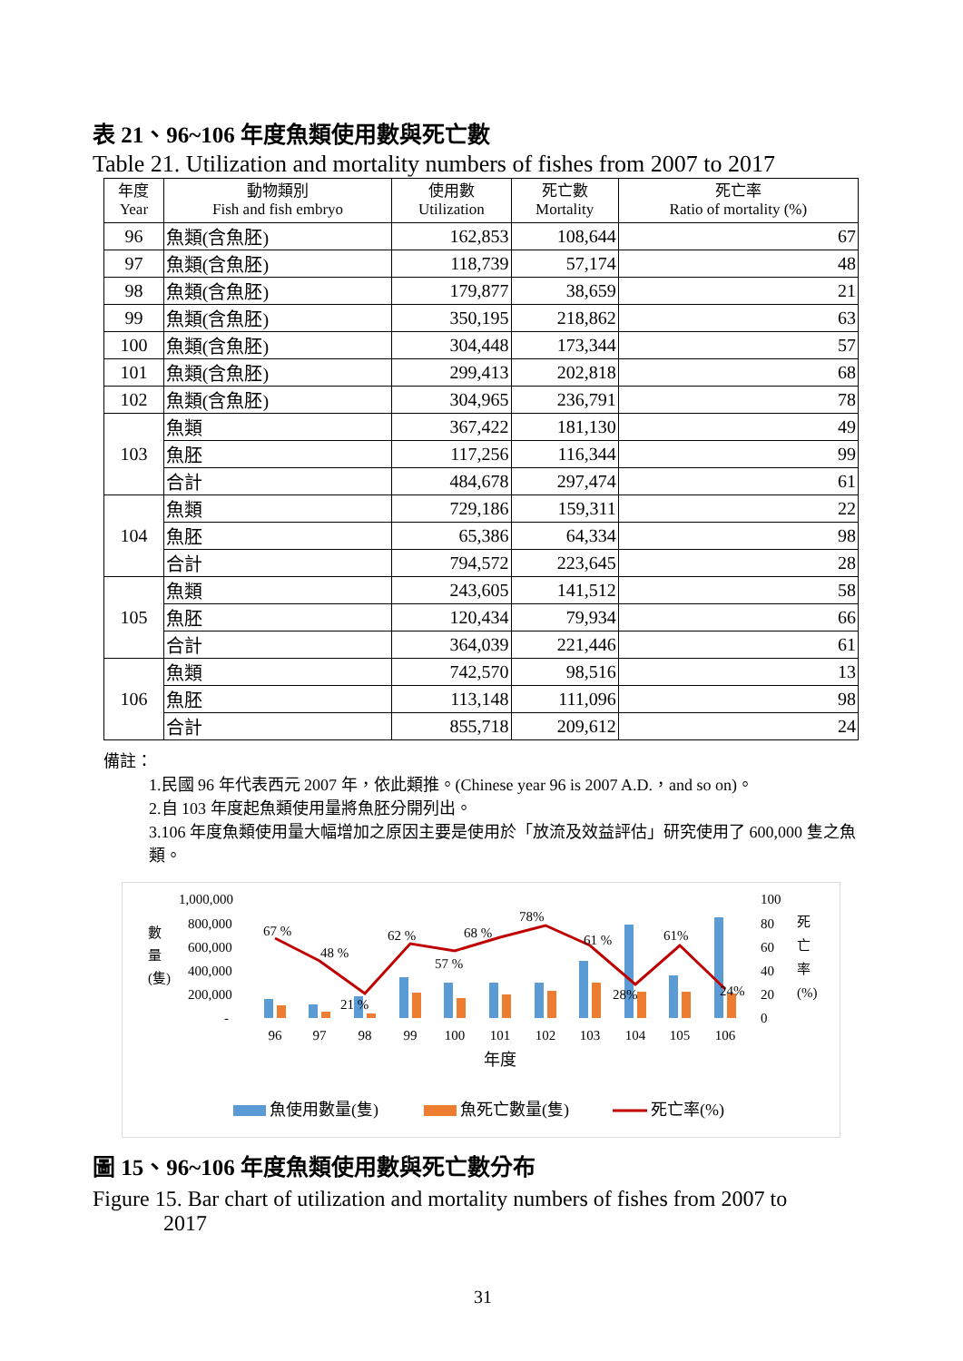表 21、96~106 年度魚類使用數與死亡數
Table 21. Utilization and mortality numbers of fishes from 2007 to 2017
| 年度 Year | 動物類別 Fish and fish embryo | 使用數 Utilization | 死亡數 Mortality | 死亡率 Ratio of mortality (%) |
| --- | --- | --- | --- | --- |
| 96 | 魚類(含魚胚) | 162,853 | 108,644 | 67 |
| 97 | 魚類(含魚胚) | 118,739 | 57,174 | 48 |
| 98 | 魚類(含魚胚) | 179,877 | 38,659 | 21 |
| 99 | 魚類(含魚胚) | 350,195 | 218,862 | 63 |
| 100 | 魚類(含魚胚) | 304,448 | 173,344 | 57 |
| 101 | 魚類(含魚胚) | 299,413 | 202,818 | 68 |
| 102 | 魚類(含魚胚) | 304,965 | 236,791 | 78 |
| 103 | 魚類 | 367,422 | 181,130 | 49 |
| | 魚胚 | 117,256 | 116,344 | 99 |
| | 合計 | 484,678 | 297,474 | 61 |
| 104 | 魚類 | 729,186 | 159,311 | 22 |
| | 魚胚 | 65,386 | 64,334 | 98 |
| | 合計 | 794,572 | 223,645 | 28 |
| 105 | 魚類 | 243,605 | 141,512 | 58 |
| | 魚胚 | 120,434 | 79,934 | 66 |
| | 合計 | 364,039 | 221,446 | 61 |
| 106 | 魚類 | 742,570 | 98,516 | 13 |
| | 魚胚 | 113,148 | 111,096 | 98 |
| | 合計 | 855,718 | 209,612 | 24 |
備註：
1.民國 96 年代表西元 2007 年，依此類推。(Chinese year 96 is 2007 A.D.，and so on)。
2.自 103 年度起魚類使用量將魚胚分開列出。
3.106 年度魚類使用量大幅增加之原因主要是使用於「放流及效益評估」研究使用了 600,000 隻之魚類。
數
量
(隻)
1,000,000
800,000
600,000
400,000
200,000
-
100
80
60
40
20
0
死
亡
率
(%)
67 %
48 %
21 %
62 %
57 %
68 %
78%
61 %
28%
61%
24%
96
97
98
99
100
101
102
103
104
105
106
年度
魚使用數量(隻)
魚死亡數量(隻)
死亡率(%)
圖 15、96~106 年度魚類使用數與死亡數分布
Figure 15. Bar chart of utilization and mortality numbers of fishes from 2007 to
2017
31